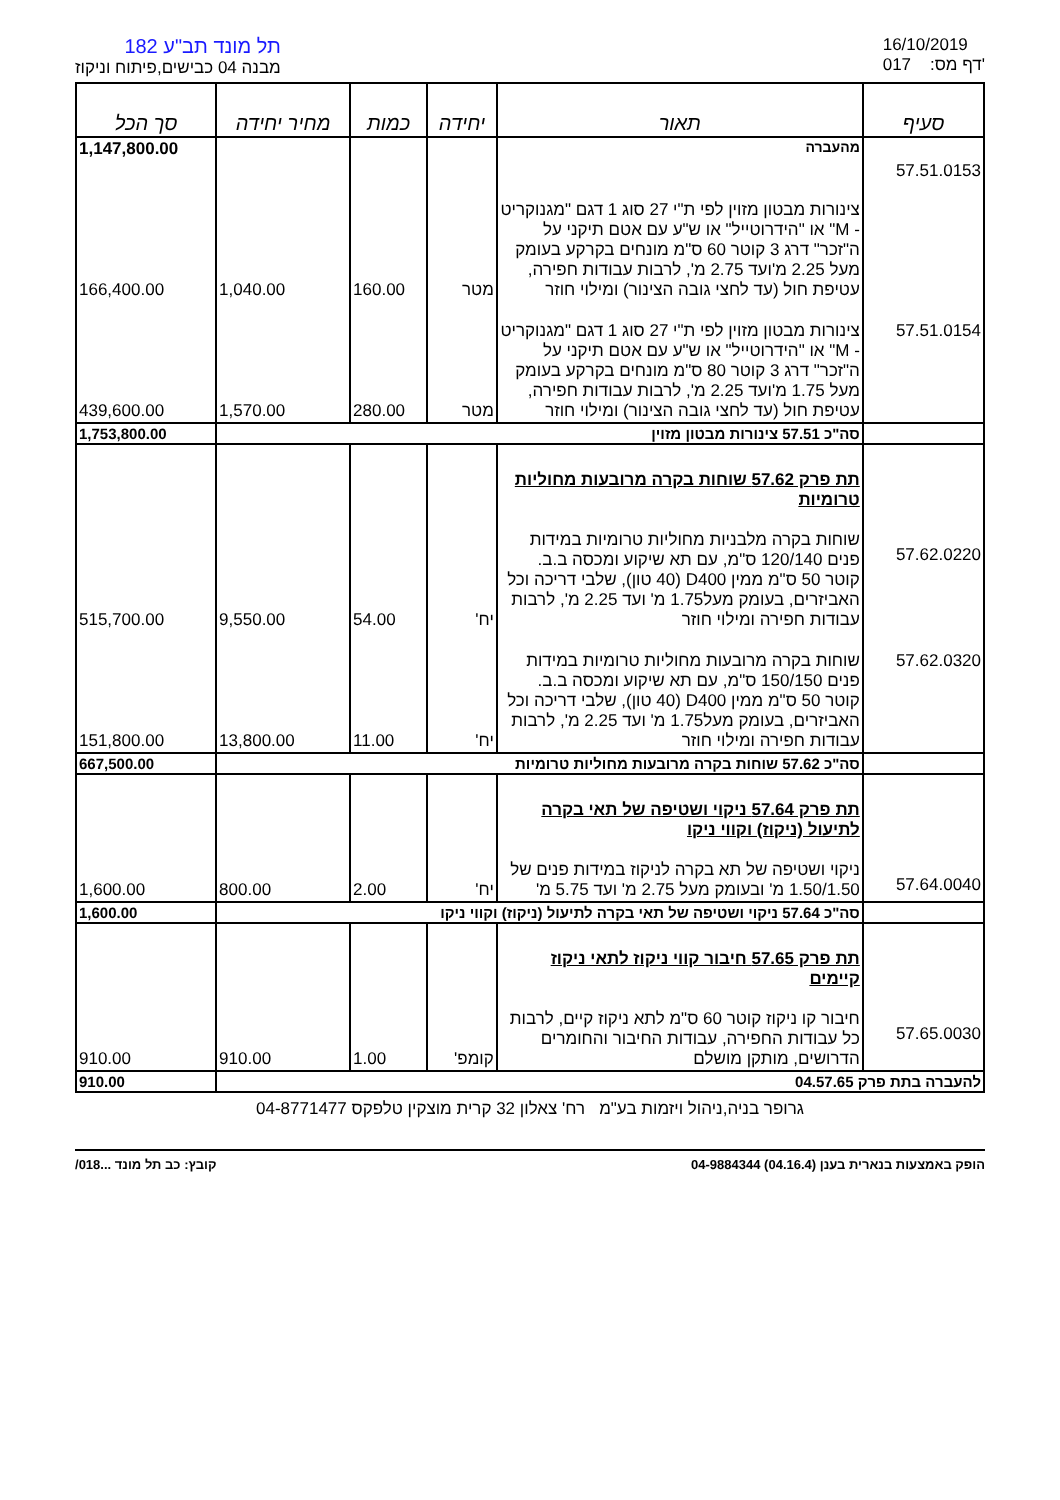תל מונד תב"ע 182
מבנה 04 כבישים,פיתוח וניקוז
16/10/2019
017 :דף מס'
| סעיף | תאור | יחידה | כמות | מחיר יחידה | סך הכל |
| --- | --- | --- | --- | --- | --- |
| | מהעברה | | | | 1,147,800.00 |
| 57.51.0153 | צינורות מבטון מזוין לפי ת"י 27 סוג 1 דגם "מגנוקריט - M" או "הידרוטייל" או ש"ע עם אטם תיקני על ה"זכר" דרג 3 קוטר 60 ס"מ מונחים בקרקע בעומק מעל 2.25 מ'ועד 2.75 מ', לרבות עבודות חפירה, עטיפת חול (עד לחצי גובה הצינור) ומילוי חוזר | מטר | 160.00 | 1,040.00 | 166,400.00 |
| 57.51.0154 | צינורות מבטון מזוין לפי ת"י 27 סוג 1 דגם "מגנוקריט - M" או "הידרוטייל" או ש"ע עם אטם תיקני על ה"זכר" דרג 3 קוטר 80 ס"מ מונחים בקרקע בעומק מעל 1.75 מ'ועד 2.25 מ', לרבות עבודות חפירה, עטיפת חול (עד לחצי גובה הצינור) ומילוי חוזר | מטר | 280.00 | 1,570.00 | 439,600.00 |
| | סה"כ 57.51 צינורות מבטון מזוין | | | | 1,753,800.00 |
| 57.62.0220 | תת פרק 57.62 שוחות בקרה מרובעות מחוליות טרומיות שוחות בקרה מלבניות מחוליות טרומיות במידות פנים 120/140 ס"מ, עם תא שיקוע ומכסה ב.ב. קוטר 50 ס"מ ממין D400 (40 טון), שלבי דריכה וכל האביזרים, בעומק מעל1.75 מ' ועד 2.25 מ', לרבות עבודות חפירה ומילוי חוזר | יח' | 54.00 | 9,550.00 | 515,700.00 |
| 57.62.0320 | שוחות בקרה מרובעות מחוליות טרומיות במידות פנים 150/150 ס"מ, עם תא שיקוע ומכסה ב.ב. קוטר 50 ס"מ ממין D400 (40 טון), שלבי דריכה וכל האביזרים, בעומק מעל1.75 מ' ועד 2.25 מ', לרבות עבודות חפירה ומילוי חוזר | יח' | 11.00 | 13,800.00 | 151,800.00 |
| | סה"כ 57.62 שוחות בקרה מרובעות מחוליות טרומיות | | | | 667,500.00 |
| 57.64.0040 | תת פרק 57.64 ניקוי ושטיפה של תאי בקרה לתיעול (ניקוז) וקווי ניקו ניקוי ושטיפה של תא בקרה לניקוז במידות פנים של 1.50/1.50 מ' ובעומק מעל 2.75 מ' ועד 5.75 מ' | יח' | 2.00 | 800.00 | 1,600.00 |
| | סה"כ 57.64 ניקוי ושטיפה של תאי בקרה לתיעול (ניקוז) וקווי ניקו | | | | 1,600.00 |
| 57.65.0030 | תת פרק 57.65 חיבור קווי ניקוז לתאי ניקוז קיימים חיבור קו ניקוז קוטר 60 ס"מ לתא ניקוז קיים, לרבות כל עבודות החפירה, עבודות החיבור והחומרים הדרושים, מותקן מושלם | קומפ' | 1.00 | 910.00 | 910.00 |
| להעברה בתת פרק 04.57.65 | | | | | 910.00 |
גרופר בניה,ניהול ויזמות בע"מ רח' צאלון 32 קרית מוצקין טלפקס 04-8771477
הופק באמצעות בנארית בענן (04.16.4) 04-9884344 קובץ: כב תל מונד ...018/